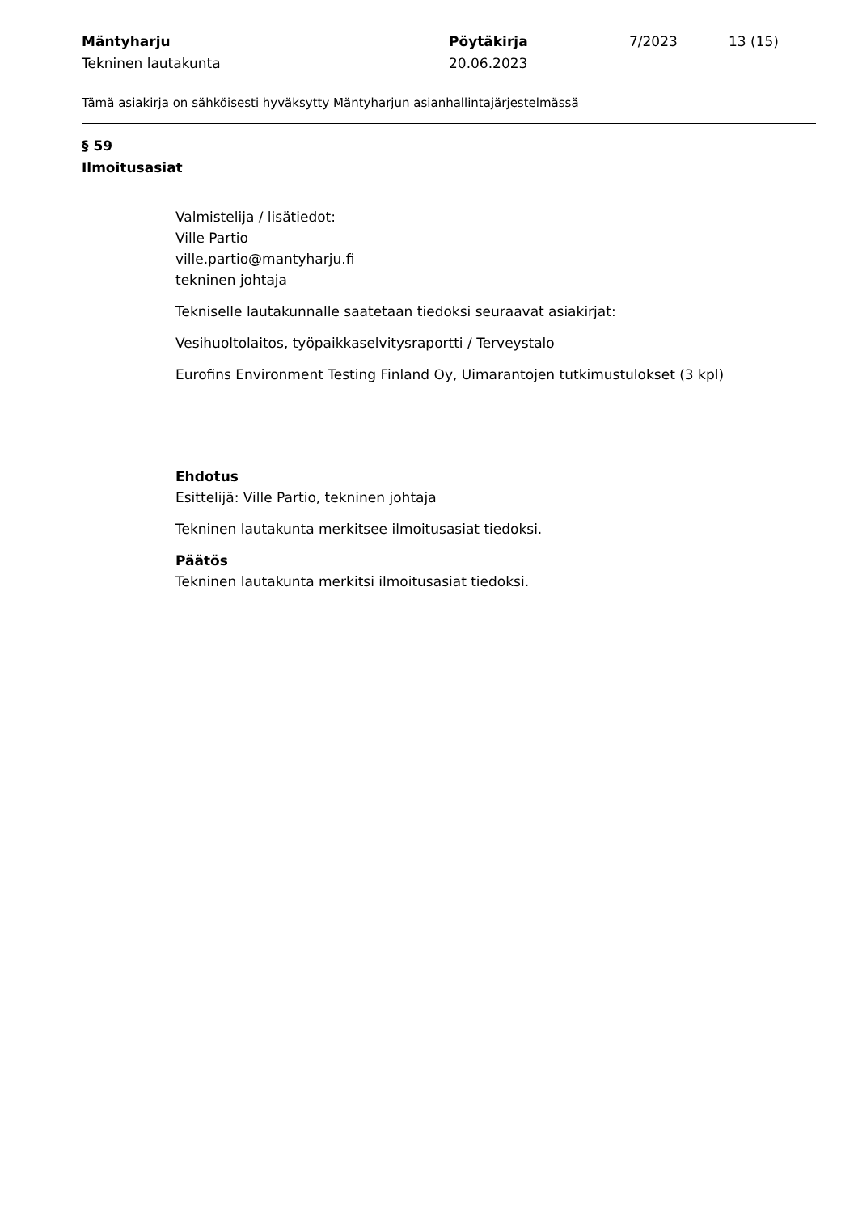Mäntyharju
Tekninen lautakunta
Pöytäkirja
20.06.2023
7/2023 13 (15)
Tämä asiakirja on sähköisesti hyväksytty Mäntyharjun asianhallintajärjestelmässä
§ 59
Ilmoitusasiat
Valmistelija / lisätiedot:
Ville Partio
ville.partio@mantyharju.fi
tekninen johtaja
Tekniselle lautakunnalle saatetaan tiedoksi seuraavat asiakirjat:
Vesihuoltolaitos, työpaikkaselvitysraportti / Terveystalo
Eurofins Environment Testing Finland Oy, Uimarantojen tutkimustulokset (3 kpl)
Ehdotus
Esittelijä: Ville Partio, tekninen johtaja
Tekninen lautakunta merkitsee ilmoitusasiat tiedoksi.
Päätös
Tekninen lautakunta merkitsi ilmoitusasiat tiedoksi.